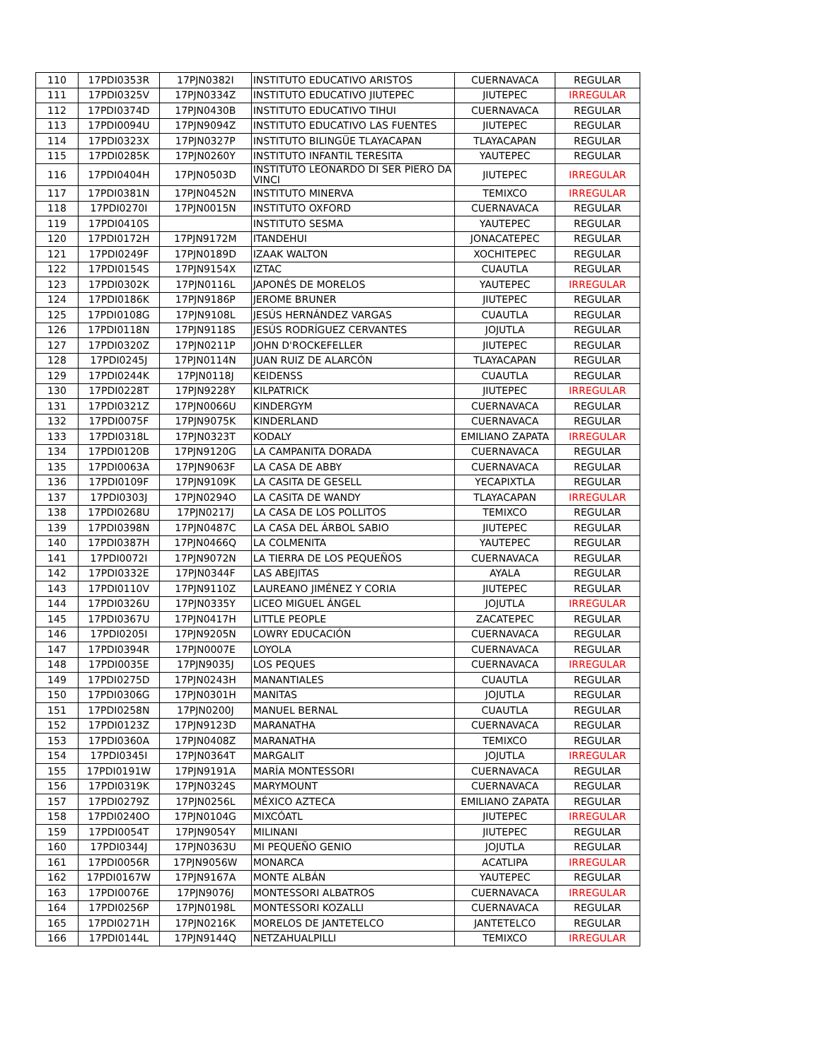| 110 | 17PDI0353R | 17PJN0382I | INSTITUTO EDUCATIVO ARISTOS | CUERNAVACA | REGULAR |
| 111 | 17PDI0325V | 17PJN0334Z | INSTITUTO EDUCATIVO JIUTEPEC | JIUTEPEC | IRREGULAR |
| 112 | 17PDI0374D | 17PJN0430B | INSTITUTO EDUCATIVO TIHUI | CUERNAVACA | REGULAR |
| 113 | 17PDI0094U | 17PJN9094Z | INSTITUTO EDUCATIVO LAS FUENTES | JIUTEPEC | REGULAR |
| 114 | 17PDI0323X | 17PJN0327P | INSTITUTO BILINGÜE TLAYACAPAN | TLAYACAPAN | REGULAR |
| 115 | 17PDI0285K | 17PJN0260Y | INSTITUTO INFANTIL TERESITA | YAUTEPEC | REGULAR |
| 116 | 17PDI0404H | 17PJN0503D | INSTITUTO LEONARDO DI SER PIERO DA VINCI | JIUTEPEC | IRREGULAR |
| 117 | 17PDI0381N | 17PJN0452N | INSTITUTO MINERVA | TEMIXCO | IRREGULAR |
| 118 | 17PDI0270I | 17PJN0015N | INSTITUTO OXFORD | CUERNAVACA | REGULAR |
| 119 | 17PDI0410S | | INSTITUTO SESMA | YAUTEPEC | REGULAR |
| 120 | 17PDI0172H | 17PJN9172M | ITANDEHUI | JONACATEPEC | REGULAR |
| 121 | 17PDI0249F | 17PJN0189D | IZAAK WALTON | XOCHITEPEC | REGULAR |
| 122 | 17PDI0154S | 17PJN9154X | IZTAC | CUAUTLA | REGULAR |
| 123 | 17PDI0302K | 17PJN0116L | JAPONÉS DE MORELOS | YAUTEPEC | IRREGULAR |
| 124 | 17PDI0186K | 17PJN9186P | JEROME BRUNER | JIUTEPEC | REGULAR |
| 125 | 17PDI0108G | 17PJN9108L | JESÚS HERNÁNDEZ VARGAS | CUAUTLA | REGULAR |
| 126 | 17PDI0118N | 17PJN9118S | JESÚS RODRÍGUEZ CERVANTES | JOJUTLA | REGULAR |
| 127 | 17PDI0320Z | 17PJN0211P | JOHN D'ROCKEFELLER | JIUTEPEC | REGULAR |
| 128 | 17PDI0245J | 17PJN0114N | JUAN RUIZ DE ALARCÓN | TLAYACAPAN | REGULAR |
| 129 | 17PDI0244K | 17PJN0118J | KEIDENSS | CUAUTLA | REGULAR |
| 130 | 17PDI0228T | 17PJN9228Y | KILPATRICK | JIUTEPEC | IRREGULAR |
| 131 | 17PDI0321Z | 17PJN0066U | KINDERGYM | CUERNAVACA | REGULAR |
| 132 | 17PDI0075F | 17PJN9075K | KINDERLAND | CUERNAVACA | REGULAR |
| 133 | 17PDI0318L | 17PJN0323T | KODALY | EMILIANO ZAPATA | IRREGULAR |
| 134 | 17PDI0120B | 17PJN9120G | LA CAMPANITA DORADA | CUERNAVACA | REGULAR |
| 135 | 17PDI0063A | 17PJN9063F | LA CASA DE ABBY | CUERNAVACA | REGULAR |
| 136 | 17PDI0109F | 17PJN9109K | LA CASITA DE GESELL | YECAPIXTLA | REGULAR |
| 137 | 17PDI0303J | 17PJN0294O | LA CASITA DE WANDY | TLAYACAPAN | IRREGULAR |
| 138 | 17PDI0268U | 17PJN0217J | LA CASA DE LOS POLLITOS | TEMIXCO | REGULAR |
| 139 | 17PDI0398N | 17PJN0487C | LA CASA DEL ÁRBOL SABIO | JIUTEPEC | REGULAR |
| 140 | 17PDI0387H | 17PJN0466Q | LA COLMENITA | YAUTEPEC | REGULAR |
| 141 | 17PDI0072I | 17PJN9072N | LA TIERRA DE LOS PEQUEÑOS | CUERNAVACA | REGULAR |
| 142 | 17PDI0332E | 17PJN0344F | LAS ABEJITAS | AYALA | REGULAR |
| 143 | 17PDI0110V | 17PJN9110Z | LAUREANO JIMÉNEZ Y CORIA | JIUTEPEC | REGULAR |
| 144 | 17PDI0326U | 17PJN0335Y | LICEO MIGUEL ÁNGEL | JOJUTLA | IRREGULAR |
| 145 | 17PDI0367U | 17PJN0417H | LITTLE PEOPLE | ZACATEPEC | REGULAR |
| 146 | 17PDI0205I | 17PJN9205N | LOWRY EDUCACIÓN | CUERNAVACA | REGULAR |
| 147 | 17PDI0394R | 17PJN0007E | LOYOLA | CUERNAVACA | REGULAR |
| 148 | 17PDI0035E | 17PJN9035J | LOS PEQUES | CUERNAVACA | IRREGULAR |
| 149 | 17PDI0275D | 17PJN0243H | MANANTIALES | CUAUTLA | REGULAR |
| 150 | 17PDI0306G | 17PJN0301H | MANITAS | JOJUTLA | REGULAR |
| 151 | 17PDI0258N | 17PJN0200J | MANUEL BERNAL | CUAUTLA | REGULAR |
| 152 | 17PDI0123Z | 17PJN9123D | MARANATHA | CUERNAVACA | REGULAR |
| 153 | 17PDI0360A | 17PJN0408Z | MARANATHA | TEMIXCO | REGULAR |
| 154 | 17PDI0345I | 17PJN0364T | MARGALIT | JOJUTLA | IRREGULAR |
| 155 | 17PDI0191W | 17PJN9191A | MARÍA MONTESSORI | CUERNAVACA | REGULAR |
| 156 | 17PDI0319K | 17PJN0324S | MARYMOUNT | CUERNAVACA | REGULAR |
| 157 | 17PDI0279Z | 17PJN0256L | MÉXICO AZTECA | EMILIANO ZAPATA | REGULAR |
| 158 | 17PDI0240O | 17PJN0104G | MIXCÓATL | JIUTEPEC | IRREGULAR |
| 159 | 17PDI0054T | 17PJN9054Y | MILINANI | JIUTEPEC | REGULAR |
| 160 | 17PDI0344J | 17PJN0363U | MI PEQUEÑO GENIO | JOJUTLA | REGULAR |
| 161 | 17PDI0056R | 17PJN9056W | MONARCA | ACATLIPA | IRREGULAR |
| 162 | 17PDI0167W | 17PJN9167A | MONTE ALBÁN | YAUTEPEC | REGULAR |
| 163 | 17PDI0076E | 17PJN9076J | MONTESSORI ALBATROS | CUERNAVACA | IRREGULAR |
| 164 | 17PDI0256P | 17PJN0198L | MONTESSORI KOZALLI | CUERNAVACA | REGULAR |
| 165 | 17PDI0271H | 17PJN0216K | MORELOS DE JANTETELCO | JANTETELCO | REGULAR |
| 166 | 17PDI0144L | 17PJN9144Q | NETZAHUALPILLI | TEMIXCO | IRREGULAR |